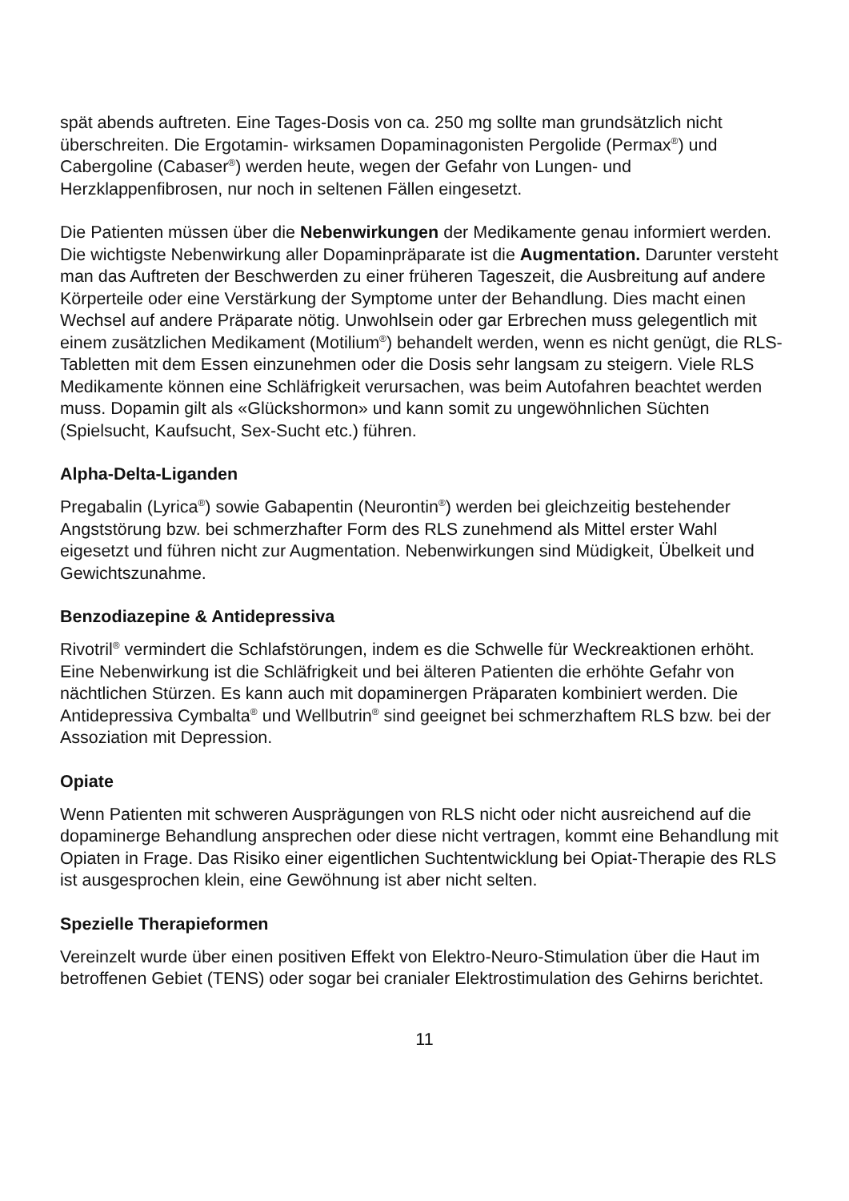spät abends auftreten. Eine Tages-Dosis von ca. 250 mg sollte man grundsätzlich nicht überschreiten. Die Ergotamin- wirksamen Dopaminagonisten Pergolide (Permax<sup>®</sup>) und Cabergoline (Cabaser<sup>®</sup>) werden heute, wegen der Gefahr von Lungen- und Herzklappenfibrosen, nur noch in seltenen Fällen eingesetzt.
Die Patienten müssen über die Nebenwirkungen der Medikamente genau informiert werden. Die wichtigste Nebenwirkung aller Dopaminpräparate ist die Augmentation. Darunter versteht man das Auftreten der Beschwerden zu einer früheren Tageszeit, die Ausbreitung auf andere Körperteile oder eine Verstärkung der Symptome unter der Behandlung. Dies macht einen Wechsel auf andere Präparate nötig. Unwohlsein oder gar Erbrechen muss gelegentlich mit einem zusätzlichen Medikament (Motilium<sup>®</sup>) behandelt werden, wenn es nicht genügt, die RLS-Tabletten mit dem Essen einzunehmen oder die Dosis sehr langsam zu steigern. Viele RLS Medikamente können eine Schläfrigkeit verursachen, was beim Autofahren beachtet werden muss. Dopamin gilt als «Glückshormon» und kann somit zu ungewöhnlichen Süchten (Spielsucht, Kaufsucht, Sex-Sucht etc.) führen.
Alpha-Delta-Liganden
Pregabalin (Lyrica<sup>®</sup>) sowie Gabapentin (Neurontin<sup>®</sup>) werden bei gleichzeitig bestehender Angststörung bzw. bei schmerzhafter Form des RLS zunehmend als Mittel erster Wahl eigesetzt und führen nicht zur Augmentation. Nebenwirkungen sind Müdigkeit, Übelkeit und Gewichtszunahme.
Benzodiazepine & Antidepressiva
Rivotril<sup>®</sup> vermindert die Schlafstörungen, indem es die Schwelle für Weckreaktionen erhöht. Eine Nebenwirkung ist die Schläfrigkeit und bei älteren Patienten die erhöhte Gefahr von nächtlichen Stürzen. Es kann auch mit dopaminergen Präparaten kombiniert werden. Die Antidepressiva Cymbalta<sup>®</sup> und Wellbutrin<sup>®</sup> sind geeignet bei schmerzhaftem RLS bzw. bei der Assoziation mit Depression.
Opiate
Wenn Patienten mit schweren Ausprägungen von RLS nicht oder nicht ausreichend auf die dopaminerge Behandlung ansprechen oder diese nicht vertragen, kommt eine Behandlung mit Opiaten in Frage. Das Risiko einer eigentlichen Suchtentwicklung bei Opiat-Therapie des RLS ist ausgesprochen klein, eine Gewöhnung ist aber nicht selten.
Spezielle Therapieformen
Vereinzelt wurde über einen positiven Effekt von Elektro-Neuro-Stimulation über die Haut im betroffenen Gebiet (TENS) oder sogar bei cranialer Elektrostimulation des Gehirns berichtet.
11